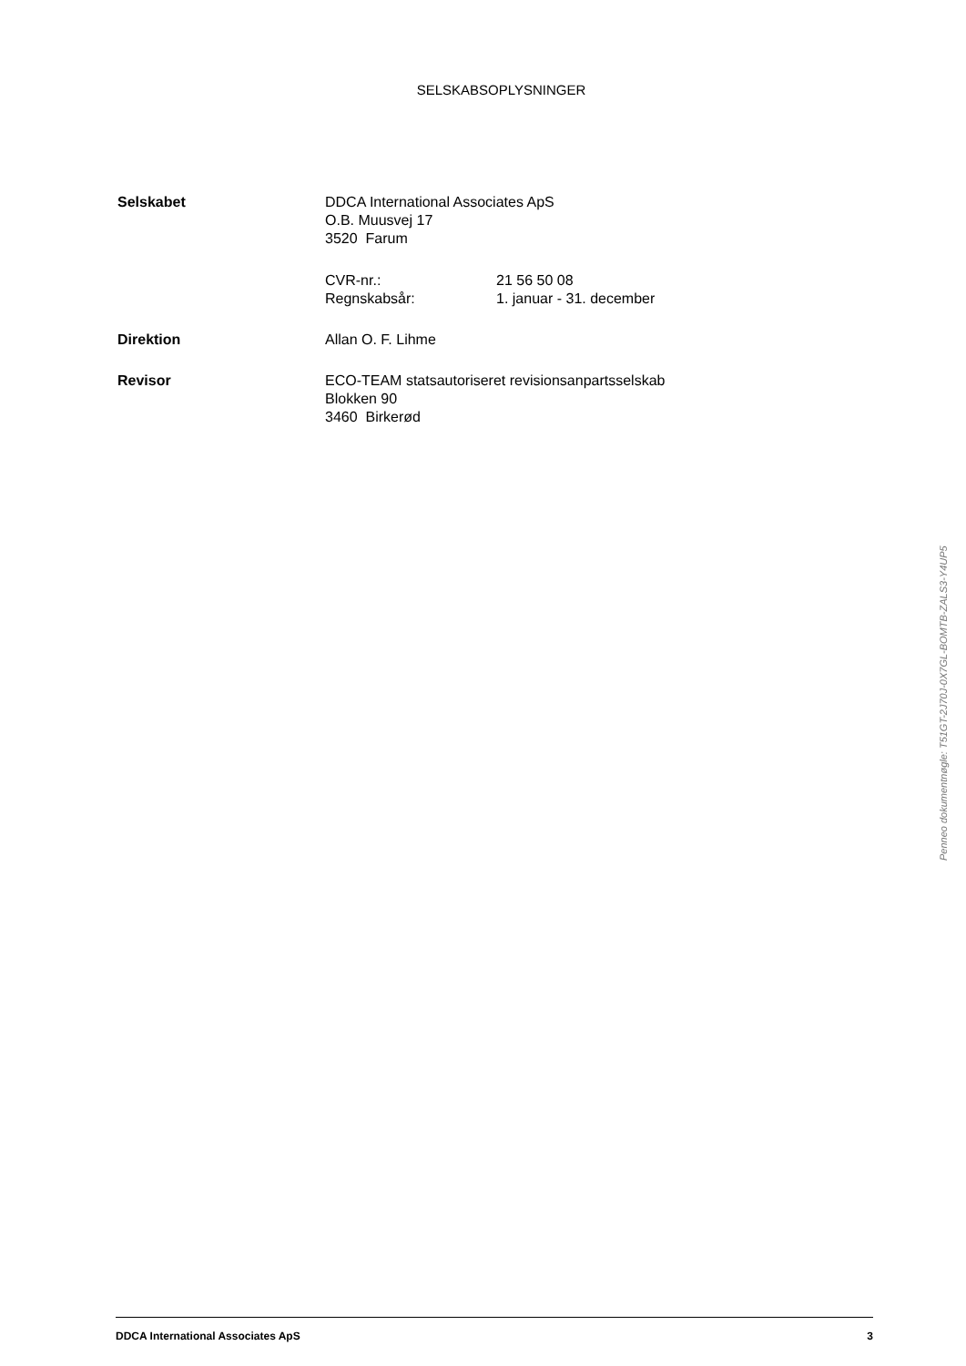SELSKABSOPLYSNINGER
Selskabet DDCA International Associates ApS
O.B. Muusvej 17
3520 Farum
CVR-nr.: 21 56 50 08
Regnskabsår: 1. januar - 31. december
Direktion Allan O. F. Lihme
Revisor ECO-TEAM statsautoriseret revisionsanpartsselskab
Blokken 90
3460 Birkerød
Penneo dokumentnøgle: T51GT-2J70J-0X7GL-BOMTB-ZALS3-Y4UP5
DDCA International Associates ApS 3